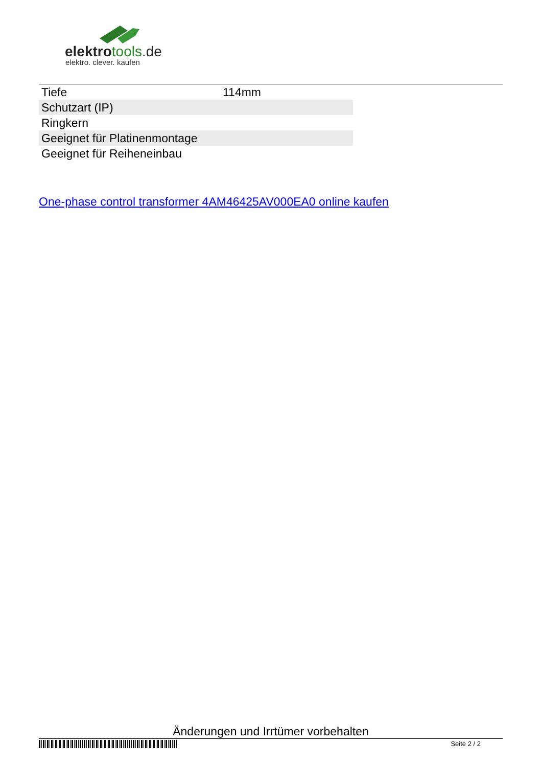elektrotools.de
elektro. clever. kaufen
| Tiefe | 114mm |
| Schutzart (IP) | |
| Ringkern | |
| Geeignet für Platinenmontage | |
| Geeignet für Reiheneinbau | |
One-phase control transformer 4AM46425AV000EA0 online kaufen
Änderungen und Irrtümer vorbehalten
Seite 2 / 2